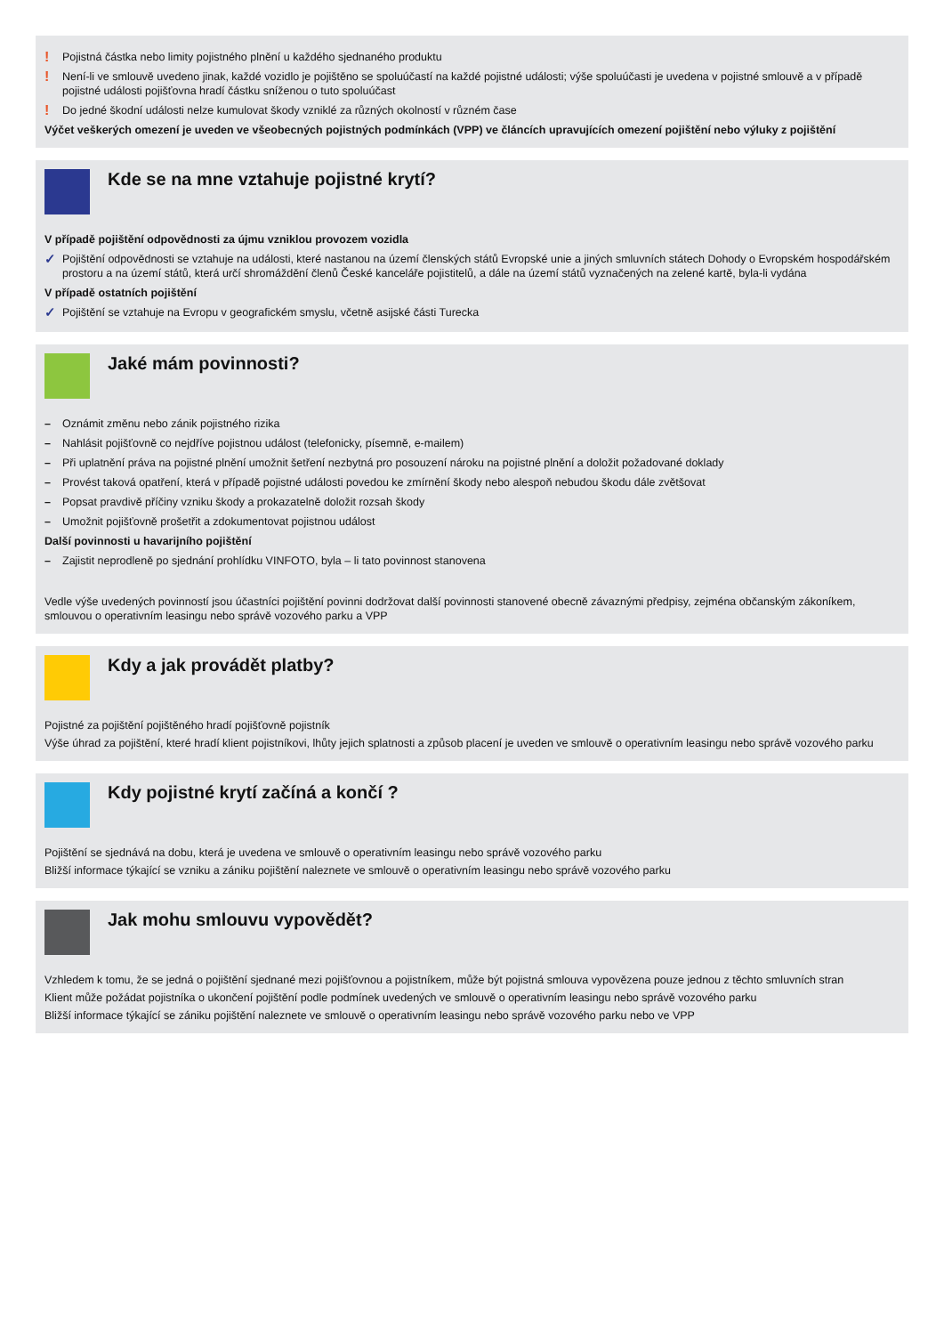! Pojistná částka nebo limity pojistného plnění u každého sjednaného produktu
! Není-li ve smlouvě uvedeno jinak, každé vozidlo je pojištěno se spoluúčastí na každé pojistné události; výše spoluúčasti je uvedena v pojistné smlouvě a v případě pojistné události pojišťovna hradí částku sníženou o tuto spoluúčast
! Do jedné škodní události nelze kumulovat škody vzniklé za různých okolností v různém čase
Výčet veškerých omezení je uveden ve všeobecných pojistných podmínkách (VPP) ve článcích upravujících omezení pojištění nebo výluky z pojištění
Kde se na mne vztahuje pojistné krytí?
V případě pojištění odpovědnosti za újmu vzniklou provozem vozidla
✓ Pojištění odpovědnosti se vztahuje na události, které nastanou na území členských států Evropské unie a jiných smluvních státech Dohody o Evropském hospodářském prostoru a na území států, která určí shromáždění členů České kanceláře pojistitelů, a dále na území států vyznačených na zelené kartě, byla-li vydána
V případě ostatních pojištění
✓ Pojištění se vztahuje na Evropu v geografickém smyslu, včetně asijské části Turecka
Jaké mám povinnosti?
– Oznámit změnu nebo zánik pojistného rizika
– Nahlásit pojišťovně co nejdříve pojistnou událost (telefonicky, písemně, e-mailem)
– Při uplatnění práva na pojistné plnění umožnit šetření nezbytná pro posouzení nároku na pojistné plnění a doložit požadované doklady
– Provést taková opatření, která v případě pojistné události povedou ke zmírnění škody nebo alespoň nebudou škodu dále zvětšovat
– Popsat pravdivě příčiny vzniku škody a prokazatelně doložit rozsah škody
– Umožnit pojišťovně prošetřit a zdokumentovat pojistnou událost
Další povinnosti u havarijního pojištění
– Zajistit neprodleně po sjednání prohlídku VINFOTO, byla – li tato povinnost stanovena
Vedle výše uvedených povinností jsou účastníci pojištění povinni dodržovat další povinnosti stanovené obecně závaznými předpisy, zejména občanským zákoníkem, smlouvou o operativním leasingu nebo správě vozového parku a VPP
Kdy a jak provádět platby?
Pojistné za pojištění pojištěného hradí pojišťovně pojistník
Výše úhrad za pojištění, které hradí klient pojistníkovi, lhůty jejich splatnosti a způsob placení je uveden ve smlouvě o operativním leasingu nebo správě vozového parku
Kdy pojistné krytí začíná a končí ?
Pojištění se sjednává na dobu, která je uvedena ve smlouvě o operativním leasingu nebo správě vozového parku
Bližší informace týkající se vzniku a zániku pojištění naleznete ve smlouvě o operativním leasingu nebo správě vozového parku
Jak mohu smlouvu vypovědět?
Vzhledem k tomu, že se jedná o pojištění sjednané mezi pojišťovnou a pojistníkem, může být pojistná smlouva vypovězena pouze jednou z těchto smluvních stran
Klient může požádat pojistníka o ukončení pojištění podle podmínek uvedených ve smlouvě o operativním leasingu nebo správě vozového parku
Bližší informace týkající se zániku pojištění naleznete ve smlouvě o operativním leasingu nebo správě vozového parku nebo ve VPP